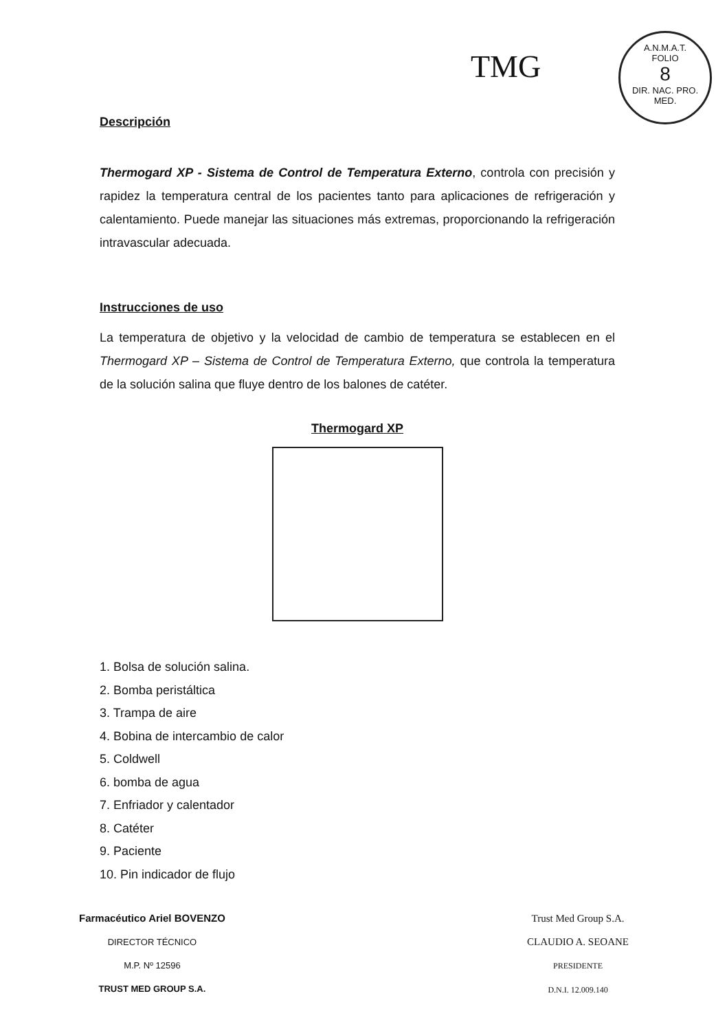TMG
A.N.M.A.T.
FOLIO
8
DIR. NAC. PRO. MED.
Descripción
Thermogard XP - Sistema de Control de Temperatura Externo, controla con precisión y rapidez la temperatura central de los pacientes tanto para aplicaciones de refrigeración y calentamiento. Puede manejar las situaciones más extremas, proporcionando la refrigeración intravascular adecuada.
Instrucciones de uso
La temperatura de objetivo y la velocidad de cambio de temperatura se establecen en el Thermogard XP – Sistema de Control de Temperatura Externo, que controla la temperatura de la solución salina que fluye dentro de los balones de catéter.
Thermogard XP
1. Bolsa de solución salina.
2. Bomba peristáltica
3. Trampa de aire
4. Bobina de intercambio de calor
5. Coldwell
6. bomba de agua
7. Enfriador y calentador
8. Catéter
9. Paciente
10. Pin indicador de flujo
Farmacéutico Ariel BOVENZO
DIRECTOR TÉCNICO
M.P. Nº 12596
TRUST MED GROUP S.A.
Trust Med Group S.A.
CLAUDIO A. SEOANE
PRESIDENTE
D.N.I. 12.009.140